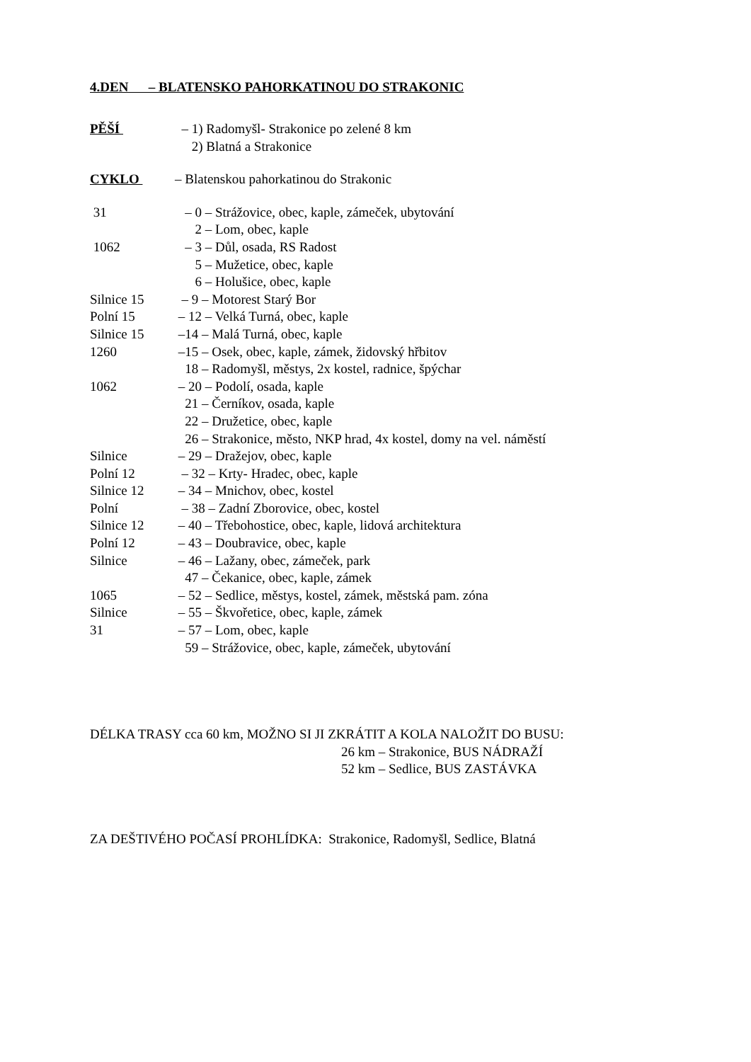4.DEN – BLATENSKO PAHORKATINOU DO STRAKONIC
PĚŠÍ – 1) Radomyšl- Strakonice po zelené 8 km
2) Blatná a Strakonice
CYKLO – Blatenskou pahorkatinou do Strakonic
31 – 0 – Strážovice, obec, kaple, zámeček, ubytování
2 – Lom, obec, kaple
1062 – 3 – Důl, osada, RS Radost
5 – Mužetice, obec, kaple
6 – Holušice, obec, kaple
Silnice 15 – 9 – Motorest Starý Bor
Polní 15 – 12 – Velká Turná, obec, kaple
Silnice 15 –14 – Malá Turná, obec, kaple
1260 –15 – Osek, obec, kaple, zámek, židovský hřbitov
18 – Radomyšl, městys, 2x kostel, radnice, špýchar
1062 – 20 – Podolí, osada, kaple
21 – Černíkov, osada, kaple
22 – Družetice, obec, kaple
26 – Strakonice, město, NKP hrad, 4x kostel, domy na vel. náměstí
Silnice – 29 – Dražejov, obec, kaple
Polní 12 – 32 – Krty- Hradec, obec, kaple
Silnice 12 – 34 – Mnichov, obec, kostel
Polní – 38 – Zadní Zborovice, obec, kostel
Silnice 12 – 40 – Třebohostice, obec, kaple, lidová architektura
Polní 12 – 43 – Doubravice, obec, kaple
Silnice – 46 – Lažany, obec, zámeček, park
47 – Čekanice, obec, kaple, zámek
1065 – 52 – Sedlice, městys, kostel, zámek, městská pam. zóna
Silnice – 55 – Škvořetice, obec, kaple, zámek
31 – 57 – Lom, obec, kaple
59 – Strážovice, obec, kaple, zámeček, ubytování
DÉLKA TRASY cca 60 km, MOŽNO SI JI ZKRÁTIT A KOLA NALOŽIT DO BUSU:
26 km – Strakonice, BUS NÁDRAŽÍ
52 km – Sedlice, BUS ZASTÁVKA
ZA DEŠTIVÉHO POČASÍ PROHLÍDKA: Strakonice, Radomyšl, Sedlice, Blatná